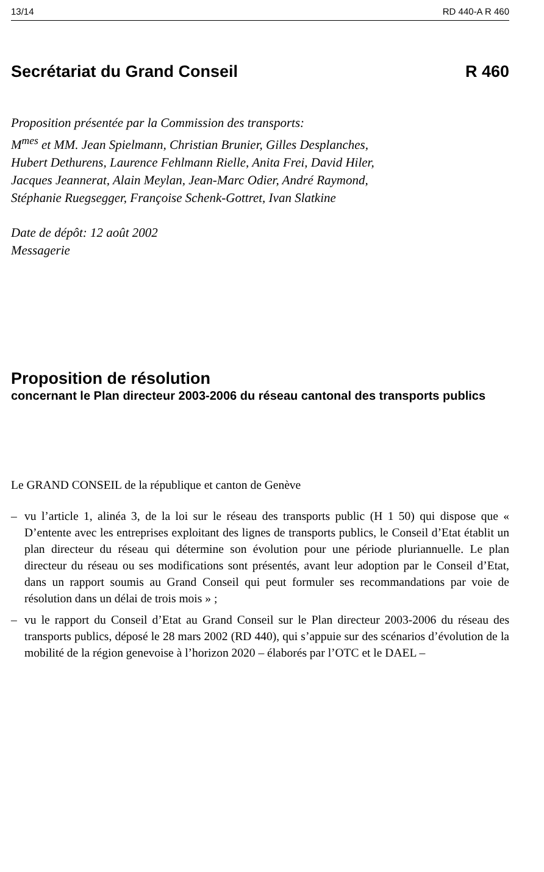13/14 RD 440-A R 460
Secrétariat du Grand Conseil R 460
Proposition présentée par la Commission des transports:
M<sup>mes</sup> et MM. Jean Spielmann, Christian Brunier, Gilles Desplanches, Hubert Dethurens, Laurence Fehlmann Rielle, Anita Frei, David Hiler, Jacques Jeannerat, Alain Meylan, Jean-Marc Odier, André Raymond, Stéphanie Ruegsegger, Françoise Schenk-Gottret, Ivan Slatkine
Date de dépôt: 12 août 2002
Messagerie
Proposition de résolution
concernant le Plan directeur 2003-2006 du réseau cantonal des transports publics
Le GRAND CONSEIL de la république et canton de Genève
– vu l’article 1, alinéa 3, de la loi sur le réseau des transports public (H 1 50) qui dispose que « D’entente avec les entreprises exploitant des lignes de transports publics, le Conseil d’Etat établit un plan directeur du réseau qui détermine son évolution pour une période pluriannuelle. Le plan directeur du réseau ou ses modifications sont présentés, avant leur adoption par le Conseil d’Etat, dans un rapport soumis au Grand Conseil qui peut formuler ses recommandations par voie de résolution dans un délai de trois mois » ;
– vu le rapport du Conseil d’Etat au Grand Conseil sur le Plan directeur 2003-2006 du réseau des transports publics, déposé le 28 mars 2002 (RD 440), qui s’appuie sur des scénarios d’évolution de la mobilité de la région genevoise à l’horizon 2020 – élaborés par l’OTC et le DAEL –